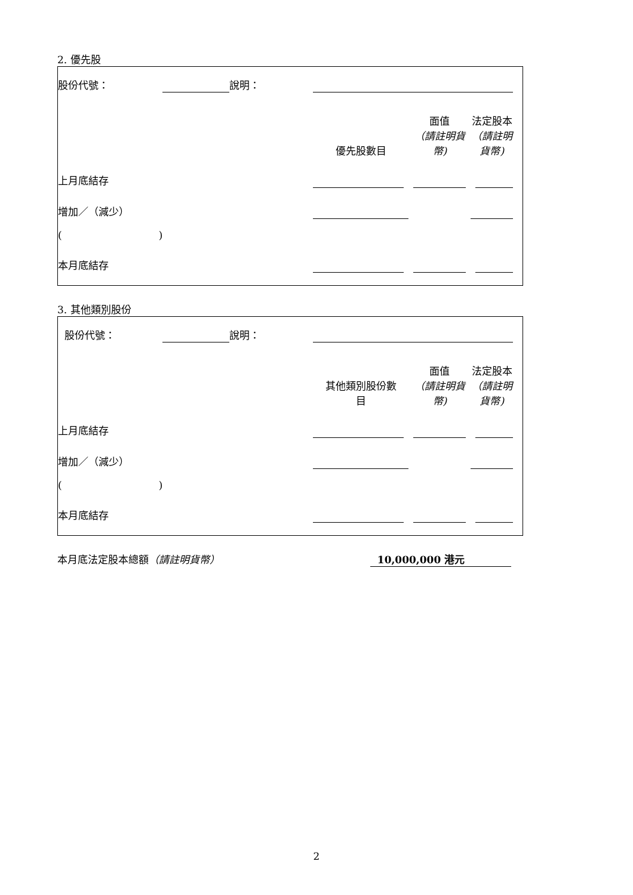2. 優先股
| 股份代號： | | 說明： | | | | |
| | | | 優先股數目 | 面值 （請註明貨幣) | 法定股本 （請註明貨幣) | |
| 上月底結存 | | | | | | |
| 增加／（減少） | | | | | | |
| ( ) | | | | | | |
| 本月底結存 | | | | | | |
3. 其他類別股份
| 股份代號： | | 說明： | | | | |
| | | | 其他類別股份數 目 | 面值 （請註明貨幣) | 法定股本 （請註明貨幣) | |
| 上月底結存 | | | | | | |
| 增加／（減少） | | | | | | |
| ( ) | | | | | | |
| 本月底結存 | | | | | | |
本月底法定股本總額（請註明貨幣） 10,000,000 港元
2